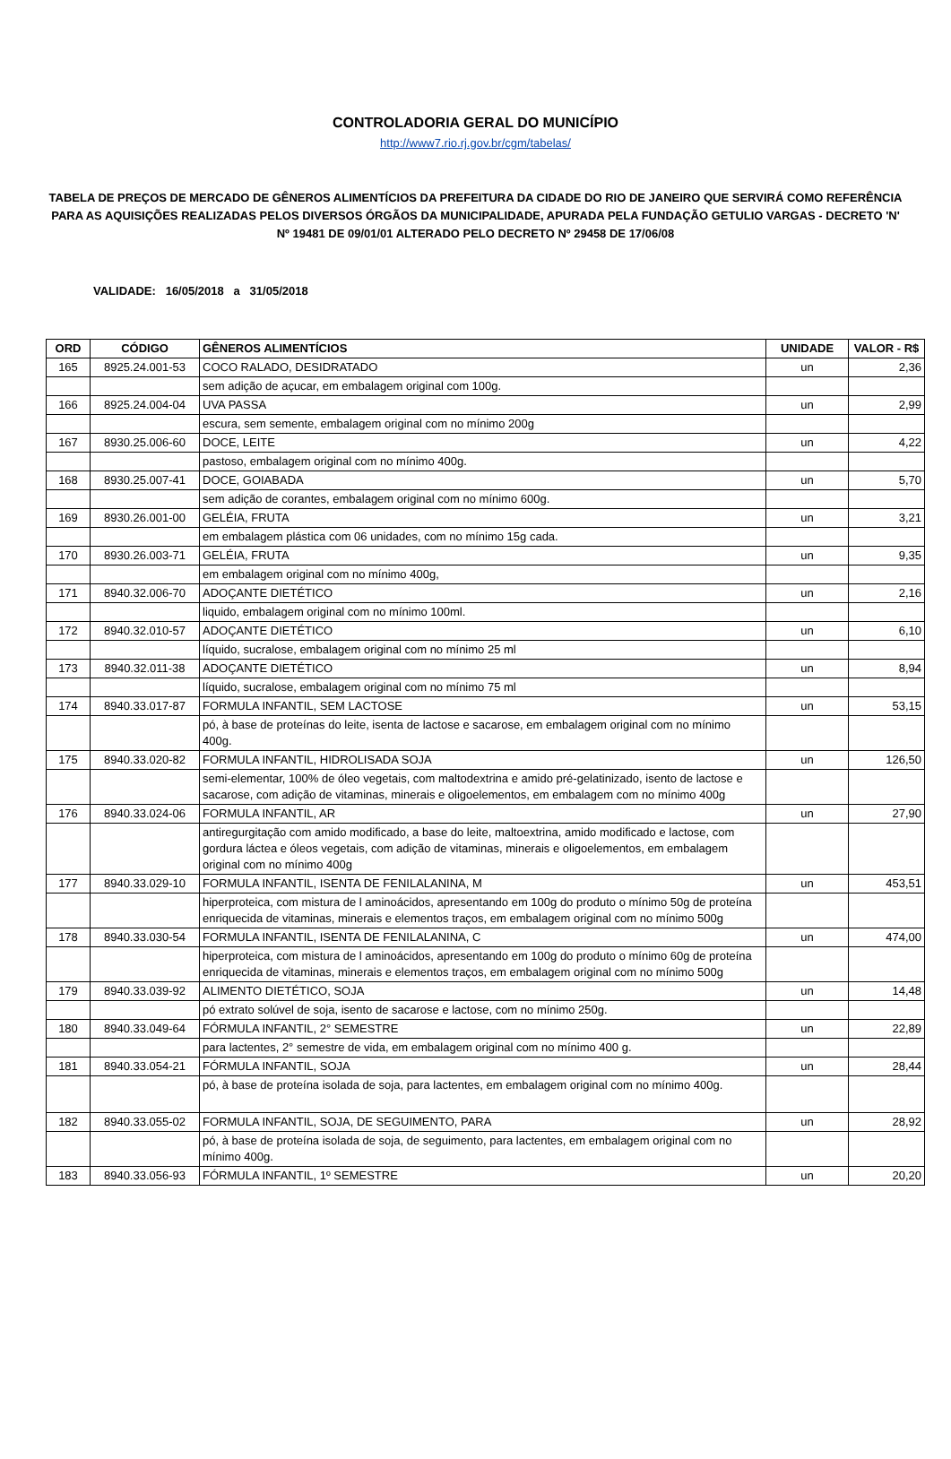CONTROLADORIA GERAL DO MUNICÍPIO
http://www7.rio.rj.gov.br/cgm/tabelas/
TABELA DE PREÇOS DE MERCADO DE GÊNEROS ALIMENTÍCIOS DA PREFEITURA DA CIDADE DO RIO DE JANEIRO QUE SERVIRÁ COMO REFERÊNCIA PARA AS AQUISIÇÕES REALIZADAS PELOS DIVERSOS ÓRGÃOS DA MUNICIPALIDADE, APURADA PELA FUNDAÇÃO GETULIO VARGAS - DECRETO 'N' Nº 19481 DE 09/01/01 ALTERADO PELO DECRETO Nº 29458 DE 17/06/08
VALIDADE: 16/05/2018 a 31/05/2018
| ORD | CÓDIGO | GÊNEROS ALIMENTÍCIOS | UNIDADE | VALOR - R$ |
| --- | --- | --- | --- | --- |
| 165 | 8925.24.001-53 | COCO RALADO, DESIDRATADO | un | 2,36 |
| | | sem adição de açucar, em embalagem original com 100g. | | |
| 166 | 8925.24.004-04 | UVA PASSA | un | 2,99 |
| | | escura, sem semente, embalagem original com no mínimo 200g | | |
| 167 | 8930.25.006-60 | DOCE, LEITE | un | 4,22 |
| | | pastoso, embalagem original com no mínimo 400g. | | |
| 168 | 8930.25.007-41 | DOCE, GOIABADA | un | 5,70 |
| | | sem adição de corantes, embalagem original com no mínimo 600g. | | |
| 169 | 8930.26.001-00 | GELÉIA, FRUTA | un | 3,21 |
| | | em embalagem plástica com 06 unidades, com no mínimo 15g cada. | | |
| 170 | 8930.26.003-71 | GELÉIA, FRUTA | un | 9,35 |
| | | em embalagem original com no mínimo 400g, | | |
| 171 | 8940.32.006-70 | ADOÇANTE DIETÉTICO | un | 2,16 |
| | | liquido, embalagem original com no mínimo 100ml. | | |
| 172 | 8940.32.010-57 | ADOÇANTE DIETÉTICO | un | 6,10 |
| | | líquido, sucralose, embalagem original com no mínimo 25 ml | | |
| 173 | 8940.32.011-38 | ADOÇANTE DIETÉTICO | un | 8,94 |
| | | líquido, sucralose, embalagem original com no mínimo 75 ml | | |
| 174 | 8940.33.017-87 | FORMULA INFANTIL, SEM LACTOSE | un | 53,15 |
| | | pó, à base de proteínas do leite, isenta de lactose e sacarose, em embalagem original com no mínimo 400g. | | |
| 175 | 8940.33.020-82 | FORMULA INFANTIL, HIDROLISADA SOJA | un | 126,50 |
| | | semi-elementar, 100% de óleo vegetais, com maltodextrina e amido pré-gelatinizado, isento de lactose e sacarose, com adição de vitaminas, minerais e oligoelementos, em embalagem com no mínimo 400g | | |
| 176 | 8940.33.024-06 | FORMULA INFANTIL, AR | un | 27,90 |
| | | antiregurgitação com amido modificado, a base do leite, maltoextrina, amido modificado e lactose, com gordura láctea e óleos vegetais, com adição de vitaminas, minerais e oligoelementos, em embalagem original com no mínimo 400g | | |
| 177 | 8940.33.029-10 | FORMULA INFANTIL, ISENTA DE FENILALANINA, M | un | 453,51 |
| | | hiperproteica, com mistura de l aminoácidos, apresentando em 100g do produto o mínimo 50g de proteína enriquecida de vitaminas, minerais e elementos traços, em embalagem original com no mínimo 500g | | |
| 178 | 8940.33.030-54 | FORMULA INFANTIL, ISENTA DE FENILALANINA, C | un | 474,00 |
| | | hiperproteica, com mistura de l aminoácidos, apresentando em 100g do produto o mínimo 60g de proteína enriquecida de vitaminas, minerais e elementos traços, em embalagem original com no mínimo 500g | | |
| 179 | 8940.33.039-92 | ALIMENTO DIETÉTICO, SOJA | un | 14,48 |
| | | pó extrato solúvel de soja, isento de sacarose e lactose, com no mínimo 250g. | | |
| 180 | 8940.33.049-64 | FÓRMULA INFANTIL, 2° SEMESTRE | un | 22,89 |
| | | para lactentes, 2° semestre de vida, em embalagem original com no mínimo 400 g. | | |
| 181 | 8940.33.054-21 | FÓRMULA INFANTIL, SOJA | un | 28,44 |
| | | pó, à base de proteína isolada de soja, para lactentes, em embalagem original com no mínimo 400g. | | |
| 182 | 8940.33.055-02 | FORMULA INFANTIL, SOJA, DE SEGUIMENTO, PARA | un | 28,92 |
| | | pó, à base de proteína isolada de soja, de seguimento, para lactentes, em embalagem original com no mínimo 400g. | | |
| 183 | 8940.33.056-93 | FÓRMULA INFANTIL, 1º SEMESTRE | un | 20,20 |